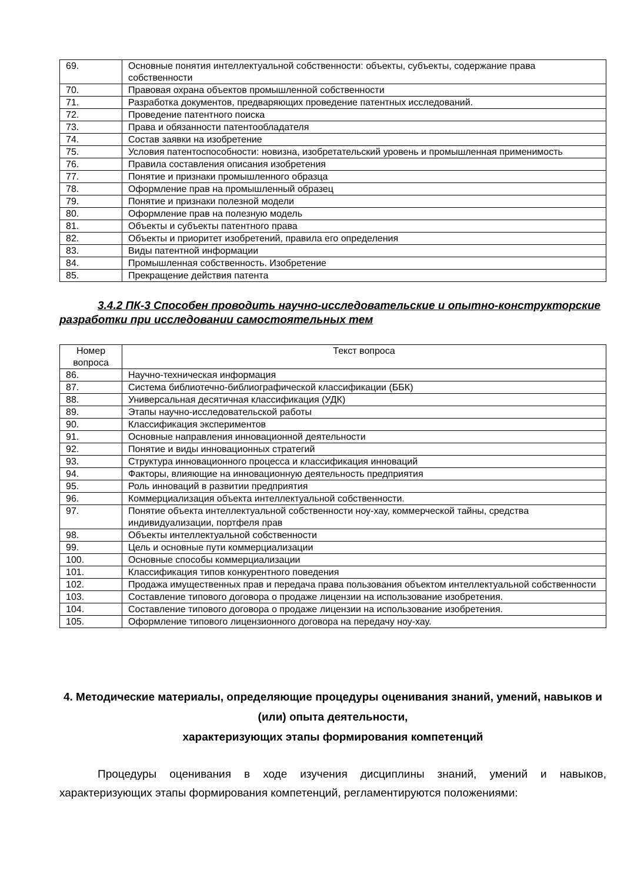| 69. | Основные понятия интеллектуальной собственности: объекты, субъекты, содержание права собственности |
| 70. | Правовая охрана объектов промышленной собственности |
| 71. | Разработка документов, предваряющих проведение патентных исследований. |
| 72. | Проведение патентного поиска |
| 73. | Права и обязанности патентообладателя |
| 74. | Состав заявки на изобретение |
| 75. | Условия патентоспособности: новизна, изобретательский уровень и промышленная применимость |
| 76. | Правила составления описания изобретения |
| 77. | Понятие и признаки промышленного образца |
| 78. | Оформление прав на промышленный образец |
| 79. | Понятие и признаки полезной модели |
| 80. | Оформление прав на полезную модель |
| 81. | Объекты и субъекты патентного права |
| 82. | Объекты и приоритет изобретений, правила его определения |
| 83. | Виды патентной информации |
| 84. | Промышленная собственность. Изобретение |
| 85. | Прекращение действия патента |
3.4.2 ПК-3 Способен проводить научно-исследовательские и опытно-конструкторские разработки при исследовании самостоятельных тем
| Номер вопроса | Текст вопроса |
| --- | --- |
| 86. | Научно-техническая информация |
| 87. | Система библиотечно-библиографической классификации (ББК) |
| 88. | Универсальная десятичная классификация (УДК) |
| 89. | Этапы научно-исследовательской работы |
| 90. | Классификация экспериментов |
| 91. | Основные направления инновационной деятельности |
| 92. | Понятие и виды инновационных стратегий |
| 93. | Структура инновационного процесса и классификация инноваций |
| 94. | Факторы, влияющие на инновационную деятельность предприятия |
| 95. | Роль инноваций в развитии предприятия |
| 96. | Коммерциализация объекта интеллектуальной собственности. |
| 97. | Понятие объекта интеллектуальной собственности ноу-хау, коммерческой тайны, средства индивидуализации, портфеля прав |
| 98. | Объекты интеллектуальной собственности |
| 99. | Цель и основные пути коммерциализации |
| 100. | Основные способы коммерциализации |
| 101. | Классификация типов конкурентного поведения |
| 102. | Продажа имущественных прав и передача права пользования объектом интеллектуальной собственности |
| 103. | Составление типового договора о продаже лицензии на использование изобретения. |
| 104. | Составление типового договора о продаже лицензии на использование изобретения. |
| 105. | Оформление типового лицензионного договора на передачу ноу-хау. |
4. Методические материалы, определяющие процедуры оценивания знаний, умений, навыков и (или) опыта деятельности,
характеризующих этапы формирования компетенций
Процедуры оценивания в ходе изучения дисциплины знаний, умений и навыков, характеризующих этапы формирования компетенций, регламентируются положениями: